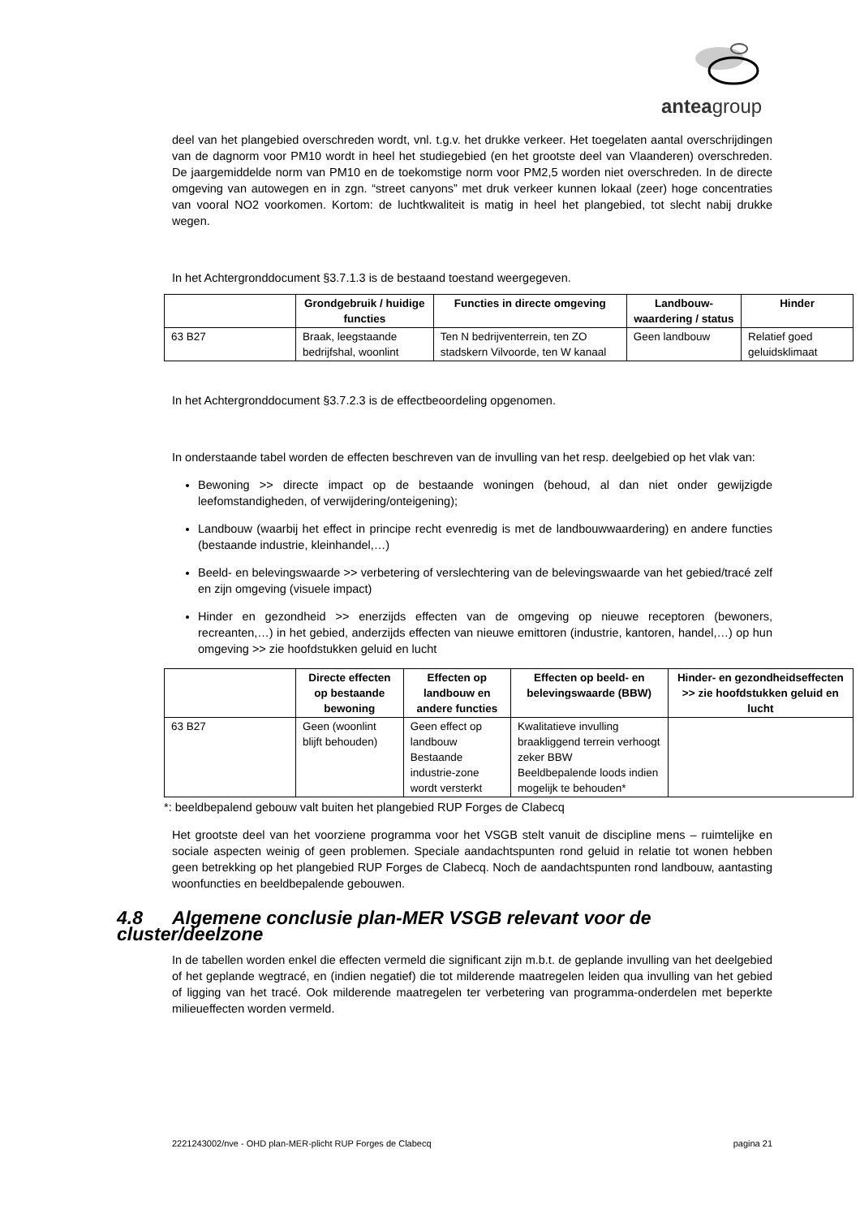anteagroup
deel van het plangebied overschreden wordt, vnl. t.g.v. het drukke verkeer. Het toegelaten aantal overschrijdingen van de dagnorm voor PM10 wordt in heel het studiegebied (en het grootste deel van Vlaanderen) overschreden. De jaargemiddelde norm van PM10 en de toekomstige norm voor PM2,5 worden niet overschreden. In de directe omgeving van autowegen en in zgn. “street canyons” met druk verkeer kunnen lokaal (zeer) hoge concentraties van vooral NO2 voorkomen. Kortom: de luchtkwaliteit is matig in heel het plangebied, tot slecht nabij drukke wegen.
In het Achtergronddocument §3.7.1.3 is de bestaand toestand weergegeven.
| | Grondgebruik / huidige functies | Functies in directe omgeving | Landbouw-waardering / status | Hinder |
| --- | --- | --- | --- | --- |
| 63 B27 | Braak, leegstaande bedrijfshal, woonlint | Ten N bedrijventerrein, ten ZO stadskern Vilvoorde, ten W kanaal | Geen landbouw | Relatief goed geluidsklimaat |
In het Achtergronddocument §3.7.2.3 is de effectbeoordeling opgenomen.
In onderstaande tabel worden de effecten beschreven van de invulling van het resp. deelgebied op het vlak van:
Bewoning >> directe impact op de bestaande woningen (behoud, al dan niet onder gewijzigde leefomstandigheden, of verwijdering/onteigening);
Landbouw (waarbij het effect in principe recht evenredig is met de landbouwwaardering) en andere functies (bestaande industrie, kleinhandel,…)
Beeld- en belevingswaarde >> verbetering of verslechtering van de belevingswaarde van het gebied/tracé zelf en zijn omgeving (visuele impact)
Hinder en gezondheid >> enerzijds effecten van de omgeving op nieuwe receptoren (bewoners, recreanten,…) in het gebied, anderzijds effecten van nieuwe emittoren (industrie, kantoren, handel,…) op hun omgeving >> zie hoofdstukken geluid en lucht
| | Directe effecten op bestaande bewoning | Effecten op landbouw en andere functies | Effecten op beeld- en belevingswaarde (BBW) | Hinder- en gezondheidseffecten >> zie hoofdstukken geluid en lucht |
| --- | --- | --- | --- | --- |
| 63 B27 | Geen (woonlint blijft behouden) | Geen effect op landbouw Bestaande industrie-zone wordt versterkt | Kwalitatieve invulling braakliggend terrein verhoogt zeker BBW Beeldbepalende loods indien mogelijk te behouden* | |
*: beeldbepalend gebouw valt buiten het plangebied RUP Forges de Clabecq
Het grootste deel van het voorziene programma voor het VSGB stelt vanuit de discipline mens – ruimtelijke en sociale aspecten weinig of geen problemen. Speciale aandachtspunten rond geluid in relatie tot wonen hebben geen betrekking op het plangebied RUP Forges de Clabecq. Noch de aandachtspunten rond landbouw, aantasting woonfuncties en beeldbepalende gebouwen.
4.8 Algemene conclusie plan-MER VSGB relevant voor de cluster/deelzone
In de tabellen worden enkel die effecten vermeld die significant zijn m.b.t. de geplande invulling van het deelgebied of het geplande wegtracé, en (indien negatief) die tot milderende maatregelen leiden qua invulling van het gebied of ligging van het tracé. Ook milderende maatregelen ter verbetering van programma-onderdelen met beperkte milieueffecten worden vermeld.
2221243002/nve - OHD plan-MER-plicht RUP Forges de Clabecq pagina 21